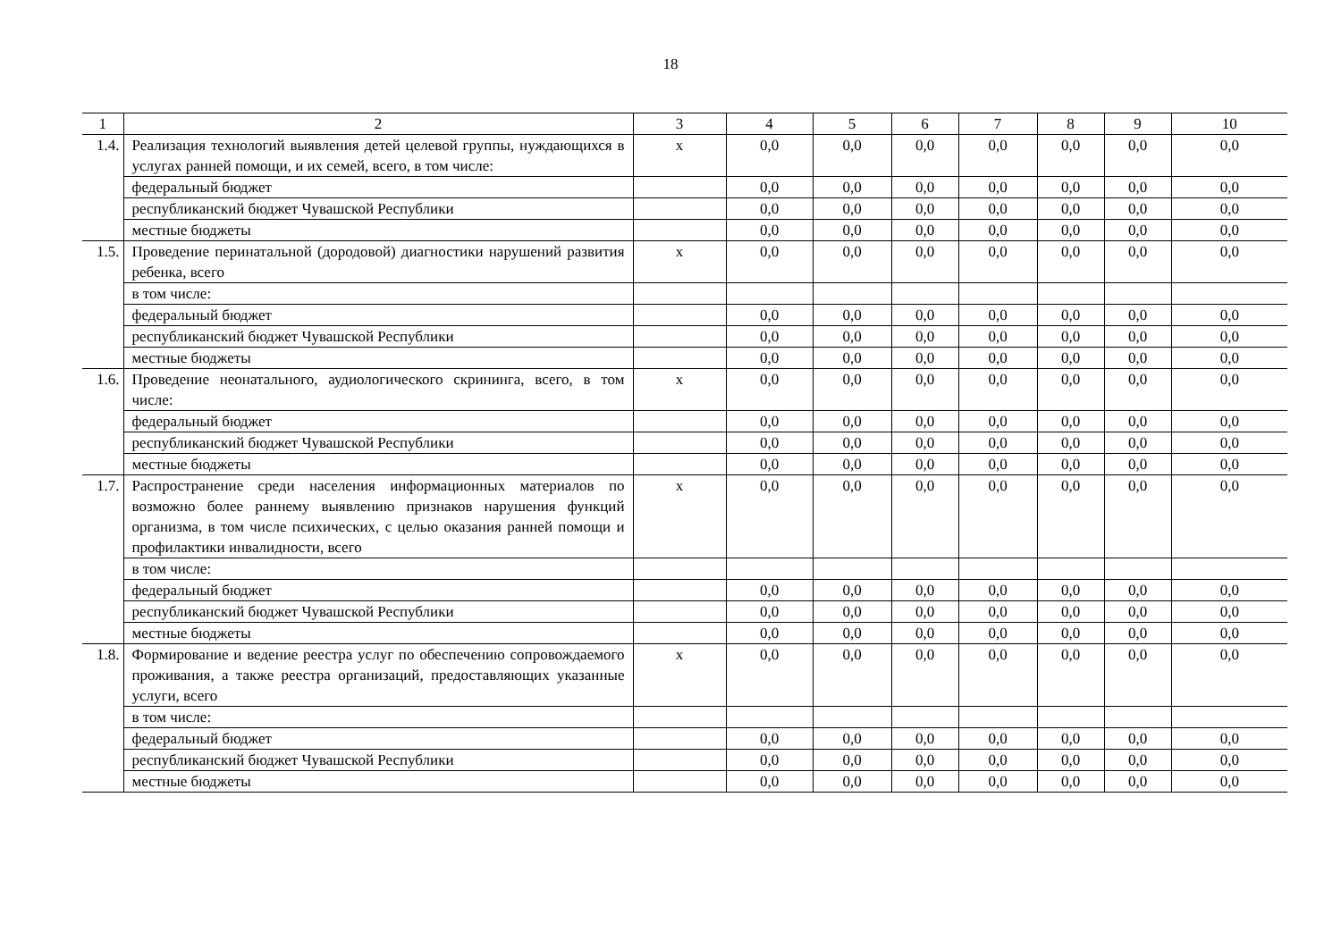18
| 1 | 2 | 3 | 4 | 5 | 6 | 7 | 8 | 9 | 10 |
| --- | --- | --- | --- | --- | --- | --- | --- | --- | --- |
| 1.4. | Реализация технологий выявления детей целевой группы, нуждающихся в услугах ранней помощи, и их семей, всего, в том числе: | х | 0,0 | 0,0 | 0,0 | 0,0 | 0,0 | 0,0 | 0,0 |
| | федеральный бюджет | | 0,0 | 0,0 | 0,0 | 0,0 | 0,0 | 0,0 | 0,0 |
| | республиканский бюджет Чувашской Республики | | 0,0 | 0,0 | 0,0 | 0,0 | 0,0 | 0,0 | 0,0 |
| | местные бюджеты | | 0,0 | 0,0 | 0,0 | 0,0 | 0,0 | 0,0 | 0,0 |
| 1.5. | Проведение перинатальной (дородовой) диагностики нарушений развития ребенка, всего | х | 0,0 | 0,0 | 0,0 | 0,0 | 0,0 | 0,0 | 0,0 |
| | в том числе: | | | | | | | | |
| | федеральный бюджет | | 0,0 | 0,0 | 0,0 | 0,0 | 0,0 | 0,0 | 0,0 |
| | республиканский бюджет Чувашской Республики | | 0,0 | 0,0 | 0,0 | 0,0 | 0,0 | 0,0 | 0,0 |
| | местные бюджеты | | 0,0 | 0,0 | 0,0 | 0,0 | 0,0 | 0,0 | 0,0 |
| 1.6. | Проведение неонатального, аудиологического скрининга, всего, в том числе: | х | 0,0 | 0,0 | 0,0 | 0,0 | 0,0 | 0,0 | 0,0 |
| | федеральный бюджет | | 0,0 | 0,0 | 0,0 | 0,0 | 0,0 | 0,0 | 0,0 |
| | республиканский бюджет Чувашской Республики | | 0,0 | 0,0 | 0,0 | 0,0 | 0,0 | 0,0 | 0,0 |
| | местные бюджеты | | 0,0 | 0,0 | 0,0 | 0,0 | 0,0 | 0,0 | 0,0 |
| 1.7. | Распространение среди населения информационных материалов по возможно более раннему выявлению признаков нарушения функций организма, в том числе психических, с целью оказания ранней помощи и профилактики инвалидности, всего | х | 0,0 | 0,0 | 0,0 | 0,0 | 0,0 | 0,0 | 0,0 |
| | в том числе: | | | | | | | | |
| | федеральный бюджет | | 0,0 | 0,0 | 0,0 | 0,0 | 0,0 | 0,0 | 0,0 |
| | республиканский бюджет Чувашской Республики | | 0,0 | 0,0 | 0,0 | 0,0 | 0,0 | 0,0 | 0,0 |
| | местные бюджеты | | 0,0 | 0,0 | 0,0 | 0,0 | 0,0 | 0,0 | 0,0 |
| 1.8. | Формирование и ведение реестра услуг по обеспечению сопровождаемого проживания, а также реестра организаций, предоставляющих указанные услуги, всего | х | 0,0 | 0,0 | 0,0 | 0,0 | 0,0 | 0,0 | 0,0 |
| | в том числе: | | | | | | | | |
| | федеральный бюджет | | 0,0 | 0,0 | 0,0 | 0,0 | 0,0 | 0,0 | 0,0 |
| | республиканский бюджет Чувашской Республики | | 0,0 | 0,0 | 0,0 | 0,0 | 0,0 | 0,0 | 0,0 |
| | местные бюджеты | | 0,0 | 0,0 | 0,0 | 0,0 | 0,0 | 0,0 | 0,0 |